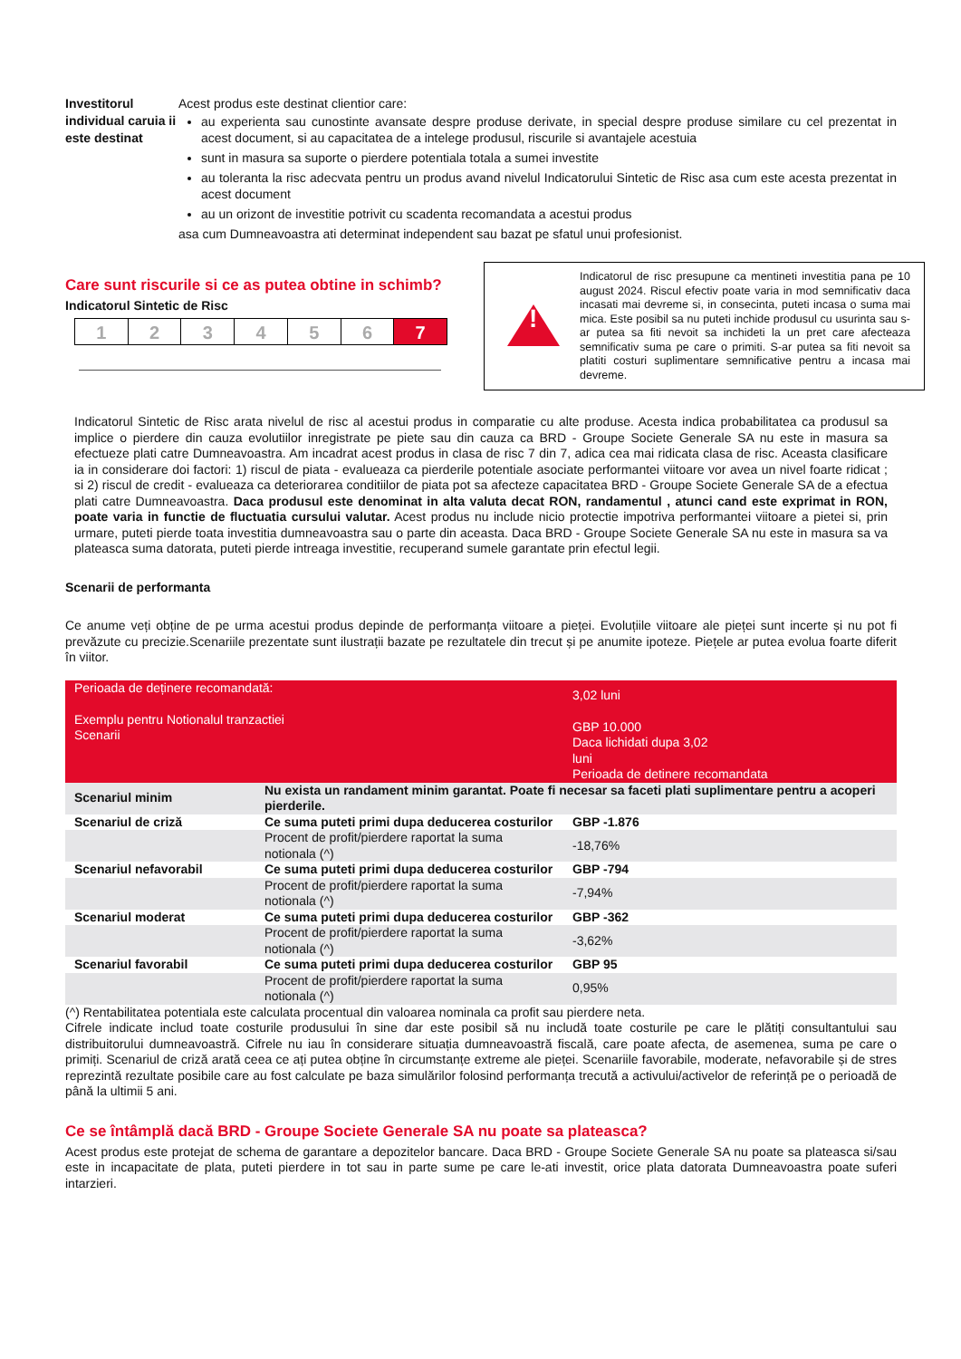Investitorul individual caruia ii este destinat
Acest produs este destinat clientior care:
au experienta sau cunostinte avansate despre produse derivate, in special despre produse similare cu cel prezentat in acest document, si au capacitatea de a intelege produsul, riscurile si avantajele acestuia
sunt in masura sa suporte o pierdere potentiala totala a sumei investite
au toleranta la risc adecvata pentru un produs avand nivelul Indicatorului Sintetic de Risc asa cum este acesta prezentat in acest document
au un orizont de investitie potrivit cu scadenta recomandata a acestui produs
asa cum Dumneavoastra ati determinat independent sau bazat pe sfatul unui profesionist.
Care sunt riscurile si ce as putea obtine in schimb?
Indicatorul Sintetic de Risc
1 2 3 4 5 6 7
!
Indicatorul de risc presupune ca mentineti investitia pana pe 10 august 2024. Riscul efectiv poate varia in mod semnificativ daca incasati mai devreme si, in consecinta, puteti incasa o suma mai mica. Este posibil sa nu puteti inchide produsul cu usurinta sau s-ar putea sa fiti nevoit sa inchideti la un pret care afecteaza semnificativ suma pe care o primiti. S-ar putea sa fiti nevoit sa platiti costuri suplimentare semnificative pentru a incasa mai devreme.
Indicatorul Sintetic de Risc arata nivelul de risc al acestui produs in comparatie cu alte produse. Acesta indica probabilitatea ca produsul sa implice o pierdere din cauza evolutiilor inregistrate pe piete sau din cauza ca BRD - Groupe Societe Generale SA nu este in masura sa efectueze plati catre Dumneavoastra. Am incadrat acest produs in clasa de risc 7 din 7, adica cea mai ridicata clasa de risc. Aceasta clasificare ia in considerare doi factori: 1) riscul de piata - evalueaza ca pierderile potentiale asociate performantei viitoare vor avea un nivel foarte ridicat ; si 2) riscul de credit - evalueaza ca deteriorarea conditiilor de piata pot sa afecteze capacitatea BRD - Groupe Societe Generale SA de a efectua plati catre Dumneavoastra. Daca produsul este denominat in alta valuta decat RON, randamentul , atunci cand este exprimat in RON, poate varia in functie de fluctuatia cursului valutar. Acest produs nu include nicio protectie impotriva performantei viitoare a pietei si, prin urmare, puteti pierde toata investitia dumneavoastra sau o parte din aceasta. Daca BRD - Groupe Societe Generale SA nu este in masura sa va plateasca suma datorata, puteti pierde intreaga investitie, recuperand sumele garantate prin efectul legii.
Scenarii de performanta
Ce anume veți obține de pe urma acestui produs depinde de performanța viitoare a pieței. Evoluțiile viitoare ale pieței sunt incerte și nu pot fi prevăzute cu precizie.Scenariile prezentate sunt ilustrații bazate pe rezultatele din trecut și pe anumite ipoteze. Piețele ar putea evolua foarte diferit în viitor.
| Perioada de deținere recomandată: Exemplu pentru Notionalul tranzactiei Scenarii | | 3,02 luni GBP 10.000 Daca lichidati dupa 3,02 luni Perioada de detinere recomandata |
| Scenariul minim | Nu exista un randament minim garantat. Poate fi necesar sa faceti plati suplimentare pentru a acoperi pierderile. | |
| Scenariul de criză | Ce suma puteti primi dupa deducerea costurilor | GBP -1.876 |
| | Procent de profit/pierdere raportat la suma notionala (^) | -18,76% |
| Scenariul nefavorabil | Ce suma puteti primi dupa deducerea costurilor | GBP -794 |
| | Procent de profit/pierdere raportat la suma notionala (^) | -7,94% |
| Scenariul moderat | Ce suma puteti primi dupa deducerea costurilor | GBP -362 |
| | Procent de profit/pierdere raportat la suma notionala (^) | -3,62% |
| Scenariul favorabil | Ce suma puteti primi dupa deducerea costurilor | GBP 95 |
| | Procent de profit/pierdere raportat la suma notionala (^) | 0,95% |
(^) Rentabilitatea potentiala este calculata procentual din valoarea nominala ca profit sau pierdere neta.
Cifrele indicate includ toate costurile produsului în sine dar este posibil să nu includă toate costurile pe care le plătiți consultantului sau distribuitorului dumneavoastră. Cifrele nu iau în considerare situația dumneavoastră fiscală, care poate afecta, de asemenea, suma pe care o primiți. Scenariul de criză arată ceea ce ați putea obține în circumstanțe extreme ale pieței. Scenariile favorabile, moderate, nefavorabile și de stres reprezintă rezultate posibile care au fost calculate pe baza simulărilor folosind performanța trecută a activului/activelor de referință pe o perioadă de până la ultimii 5 ani.
Ce se întâmplă dacă BRD - Groupe Societe Generale SA nu poate sa plateasca?
Acest produs este protejat de schema de garantare a depozitelor bancare. Daca BRD - Groupe Societe Generale SA nu poate sa plateasca si/sau este in incapacitate de plata, puteti pierdere in tot sau in parte sume pe care le-ati investit, orice plata datorata Dumneavoastra poate suferi intarzieri.